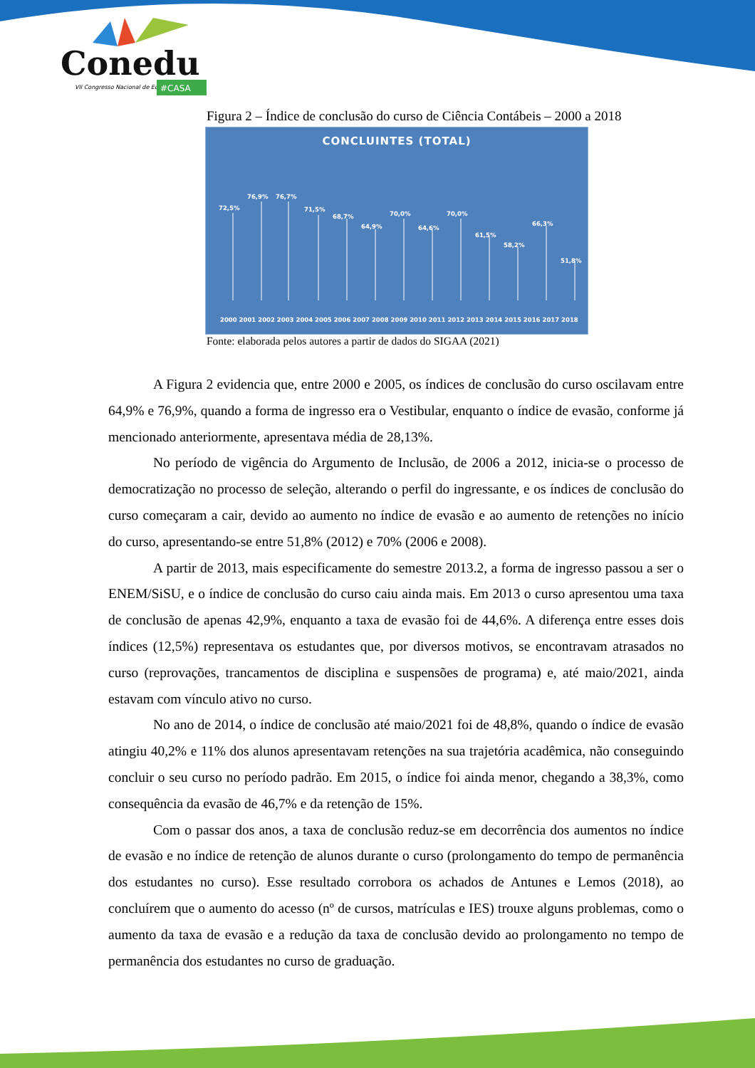Conedu
VII Congresso Nacional de Educação
#CASA
Figura 2 – Índice de conclusão do curso de Ciência Contábeis – 2000 a 2018
CONCLUINTES (TOTAL)
72,5%
76,9%
76,7%
71,5%
68,7%
64,9%
70,0%
64,6%
70,0%
61,5%
58,2%
66,3%
51,8%
2000 2001 2002 2003 2004 2005 2006 2007 2008 2009 2010 2011 2012 2013 2014 2015 2016 2017 2018
42,9% 48,8% 38,3% 13,7% 7,2% 4,3%
Fonte: elaborada pelos autores a partir de dados do SIGAA (2021)
A Figura 2 evidencia que, entre 2000 e 2005, os índices de conclusão do curso oscilavam entre 64,9% e 76,9%, quando a forma de ingresso era o Vestibular, enquanto o índice de evasão, conforme já mencionado anteriormente, apresentava média de 28,13%.
No período de vigência do Argumento de Inclusão, de 2006 a 2012, inicia-se o processo de democratização no processo de seleção, alterando o perfil do ingressante, e os índices de conclusão do curso começaram a cair, devido ao aumento no índice de evasão e ao aumento de retenções no início do curso, apresentando-se entre 51,8% (2012) e 70% (2006 e 2008).
A partir de 2013, mais especificamente do semestre 2013.2, a forma de ingresso passou a ser o ENEM/SiSU, e o índice de conclusão do curso caiu ainda mais. Em 2013 o curso apresentou uma taxa de conclusão de apenas 42,9%, enquanto a taxa de evasão foi de 44,6%. A diferença entre esses dois índices (12,5%) representava os estudantes que, por diversos motivos, se encontravam atrasados no curso (reprovações, trancamentos de disciplina e suspensões de programa) e, até maio/2021, ainda estavam com vínculo ativo no curso.
No ano de 2014, o índice de conclusão até maio/2021 foi de 48,8%, quando o índice de evasão atingiu 40,2% e 11% dos alunos apresentavam retenções na sua trajetória acadêmica, não conseguindo concluir o seu curso no período padrão. Em 2015, o índice foi ainda menor, chegando a 38,3%, como consequência da evasão de 46,7% e da retenção de 15%.
Com o passar dos anos, a taxa de conclusão reduz-se em decorrência dos aumentos no índice de evasão e no índice de retenção de alunos durante o curso (prolongamento do tempo de permanência dos estudantes no curso). Esse resultado corrobora os achados de Antunes e Lemos (2018), ao concluírem que o aumento do acesso (nº de cursos, matrículas e IES) trouxe alguns problemas, como o aumento da taxa de evasão e a redução da taxa de conclusão devido ao prolongamento no tempo de permanência dos estudantes no curso de graduação.